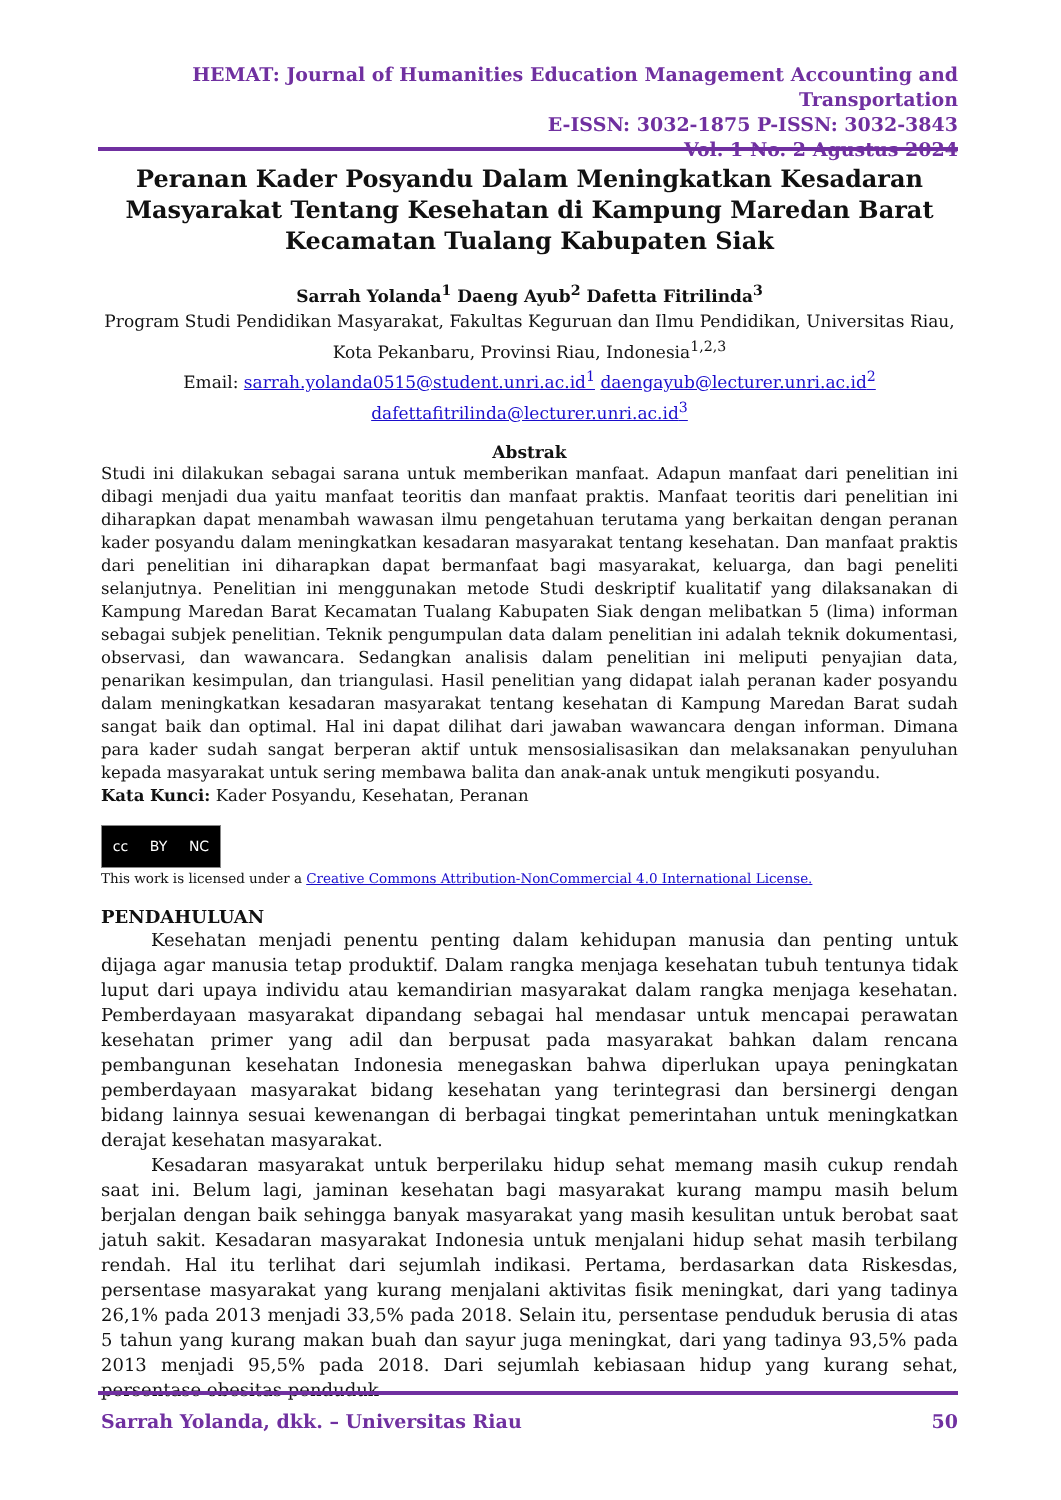HEMAT: Journal of Humanities Education Management Accounting and Transportation
E-ISSN: 3032-1875 P-ISSN: 3032-3843
Vol. 1 No. 2 Agustus 2024
Peranan Kader Posyandu Dalam Meningkatkan Kesadaran Masyarakat Tentang Kesehatan di Kampung Maredan Barat Kecamatan Tualang Kabupaten Siak
Sarrah Yolanda<sup>1</sup> Daeng Ayub<sup>2</sup> Dafetta Fitrilinda<sup>3</sup>
Program Studi Pendidikan Masyarakat, Fakultas Keguruan dan Ilmu Pendidikan, Universitas Riau, Kota Pekanbaru, Provinsi Riau, Indonesia<sup>1,2,3</sup>
Email: sarrah.yolanda0515@student.unri.ac.id<sup>1</sup> daengayub@lecturer.unri.ac.id<sup>2</sup>
dafettafitrilinda@lecturer.unri.ac.id<sup>3</sup>
Abstrak
Studi ini dilakukan sebagai sarana untuk memberikan manfaat. Adapun manfaat dari penelitian ini dibagi menjadi dua yaitu manfaat teoritis dan manfaat praktis. Manfaat teoritis dari penelitian ini diharapkan dapat menambah wawasan ilmu pengetahuan terutama yang berkaitan dengan peranan kader posyandu dalam meningkatkan kesadaran masyarakat tentang kesehatan. Dan manfaat praktis dari penelitian ini diharapkan dapat bermanfaat bagi masyarakat, keluarga, dan bagi peneliti selanjutnya. Penelitian ini menggunakan metode Studi deskriptif kualitatif yang dilaksanakan di Kampung Maredan Barat Kecamatan Tualang Kabupaten Siak dengan melibatkan 5 (lima) informan sebagai subjek penelitian. Teknik pengumpulan data dalam penelitian ini adalah teknik dokumentasi, observasi, dan wawancara. Sedangkan analisis dalam penelitian ini meliputi penyajian data, penarikan kesimpulan, dan triangulasi. Hasil penelitian yang didapat ialah peranan kader posyandu dalam meningkatkan kesadaran masyarakat tentang kesehatan di Kampung Maredan Barat sudah sangat baik dan optimal. Hal ini dapat dilihat dari jawaban wawancara dengan informan. Dimana para kader sudah sangat berperan aktif untuk mensosialisasikan dan melaksanakan penyuluhan kepada masyarakat untuk sering membawa balita dan anak-anak untuk mengikuti posyandu.
Kata Kunci: Kader Posyandu, Kesehatan, Peranan
cc BY NC
This work is licensed under a Creative Commons Attribution-NonCommercial 4.0 International License.
PENDAHULUAN
Kesehatan menjadi penentu penting dalam kehidupan manusia dan penting untuk dijaga agar manusia tetap produktif. Dalam rangka menjaga kesehatan tubuh tentunya tidak luput dari upaya individu atau kemandirian masyarakat dalam rangka menjaga kesehatan. Pemberdayaan masyarakat dipandang sebagai hal mendasar untuk mencapai perawatan kesehatan primer yang adil dan berpusat pada masyarakat bahkan dalam rencana pembangunan kesehatan Indonesia menegaskan bahwa diperlukan upaya peningkatan pemberdayaan masyarakat bidang kesehatan yang terintegrasi dan bersinergi dengan bidang lainnya sesuai kewenangan di berbagai tingkat pemerintahan untuk meningkatkan derajat kesehatan masyarakat.
Kesadaran masyarakat untuk berperilaku hidup sehat memang masih cukup rendah saat ini. Belum lagi, jaminan kesehatan bagi masyarakat kurang mampu masih belum berjalan dengan baik sehingga banyak masyarakat yang masih kesulitan untuk berobat saat jatuh sakit. Kesadaran masyarakat Indonesia untuk menjalani hidup sehat masih terbilang rendah. Hal itu terlihat dari sejumlah indikasi. Pertama, berdasarkan data Riskesdas, persentase masyarakat yang kurang menjalani aktivitas fisik meningkat, dari yang tadinya 26,1% pada 2013 menjadi 33,5% pada 2018. Selain itu, persentase penduduk berusia di atas 5 tahun yang kurang makan buah dan sayur juga meningkat, dari yang tadinya 93,5% pada 2013 menjadi 95,5% pada 2018. Dari sejumlah kebiasaan hidup yang kurang sehat, persentase obesitas penduduk
Sarrah Yolanda, dkk. – Universitas Riau 50